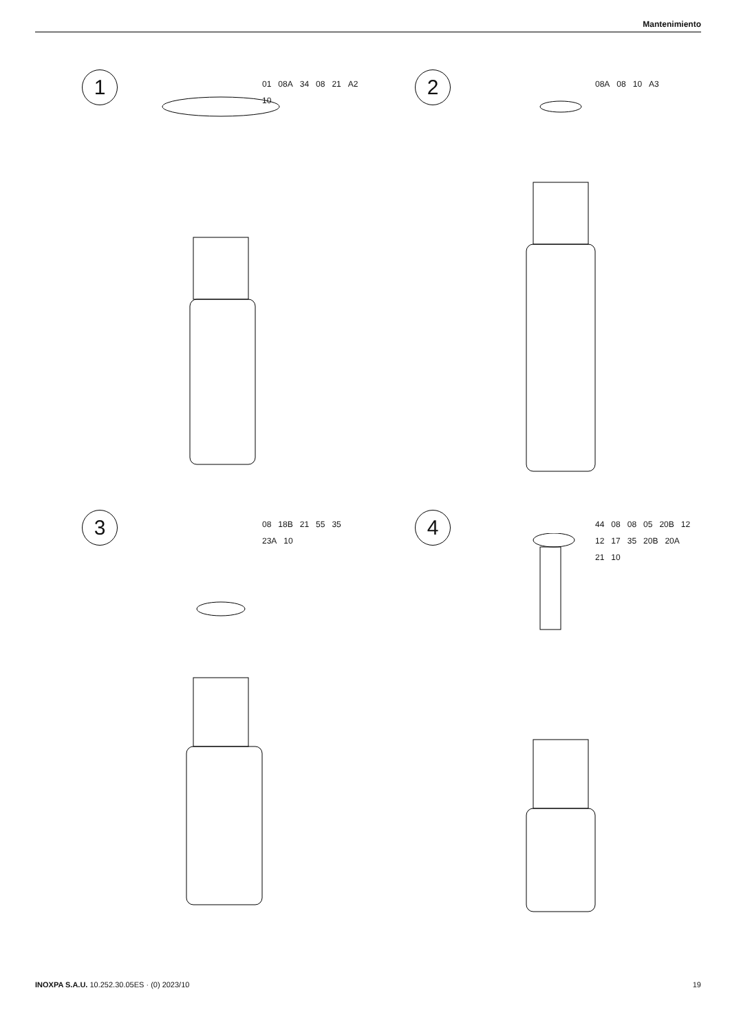Mantenimiento
1
01 08A 34 08 21 A2 10
2
08A 08 10 A3
3
08 18B 21 55 35 23A 10
4
44 08 08 05 20B 12 12 17 35 20B 20A 21 10
INOXPA S.A.U. 10.252.30.05ES · (0) 2023/10 19